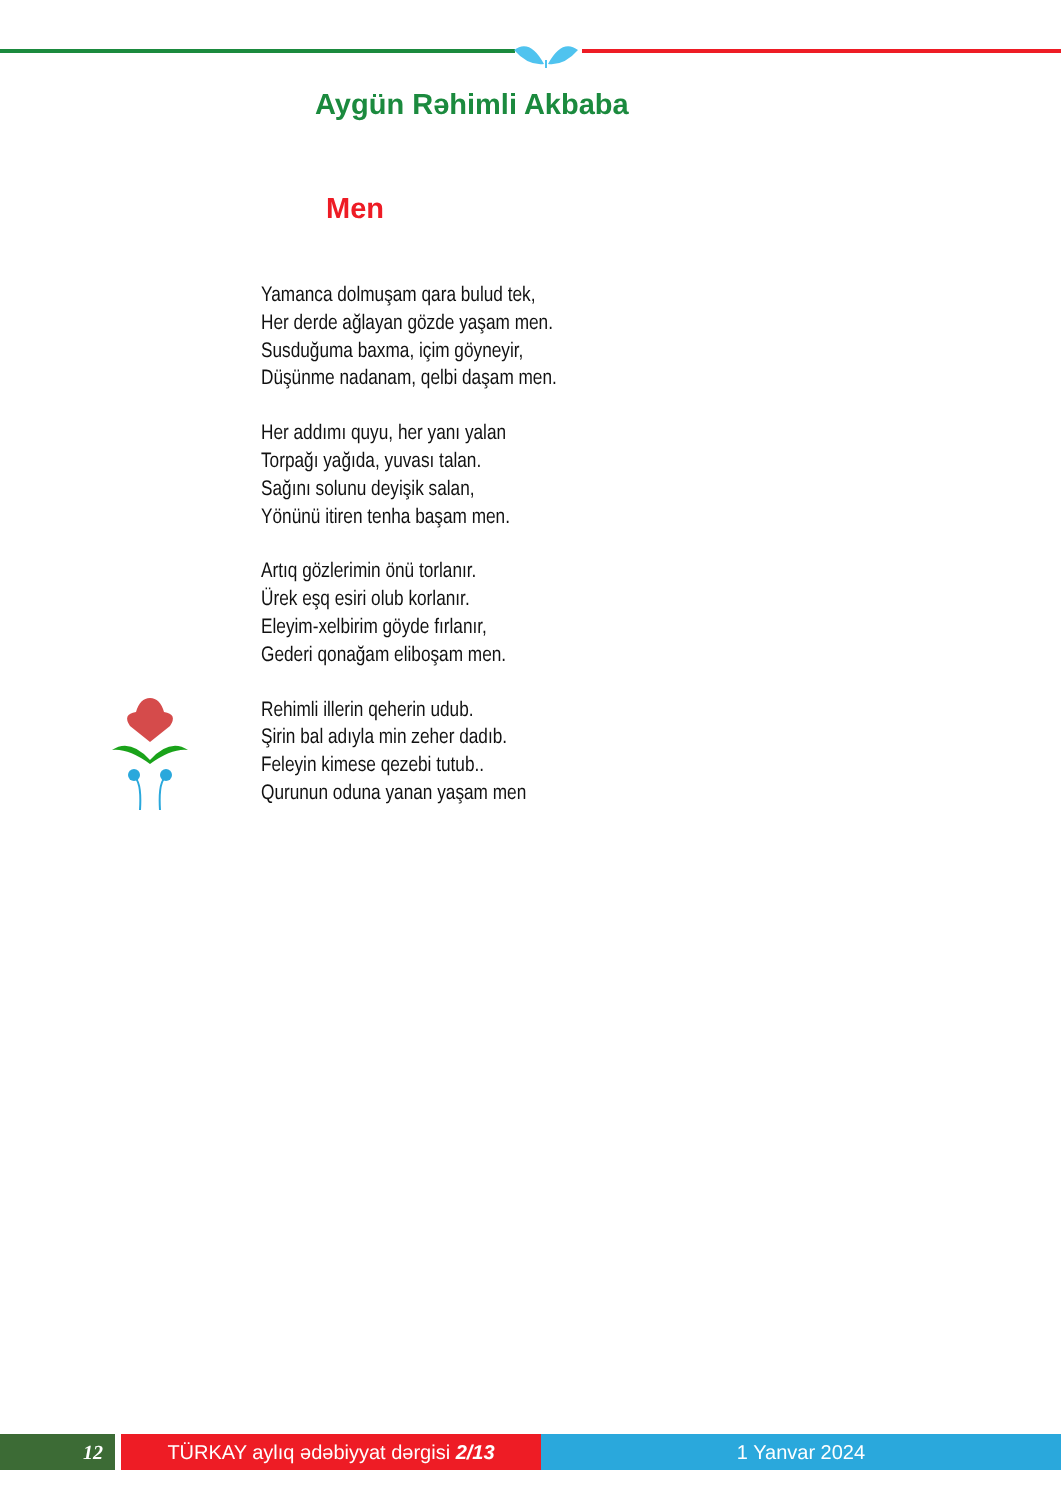Aygün Rəhimli Akbaba
Men
Yamanca dolmuşam qara bulud tek,
Her derde ağlayan gözde yaşam men.
Susduğuma baxma, içim göyneyir,
Düşünme nadanam, qelbi daşam men.
Her addımı quyu, her yanı yalan
Torpağı yağıda, yuvası talan.
Sağını solunu deyişik salan,
Yönünü itiren tenha başam men.
Artıq gözlerimin önü torlanır.
Ürek eşq esiri olub korlanır.
Eleyim-xelbirim göyde fırlanır,
Gederi qonağam eliboşam men.
Rehimli illerin qeherin udub.
Şirin bal adıyla min zeher dadıb.
Feleyin kimese qezebi tutub..
Qurunun oduna yanan yaşam men
12 TÜRKAY aylıq ədəbiyyat dərgisi 2/13 1 Yanvar 2024